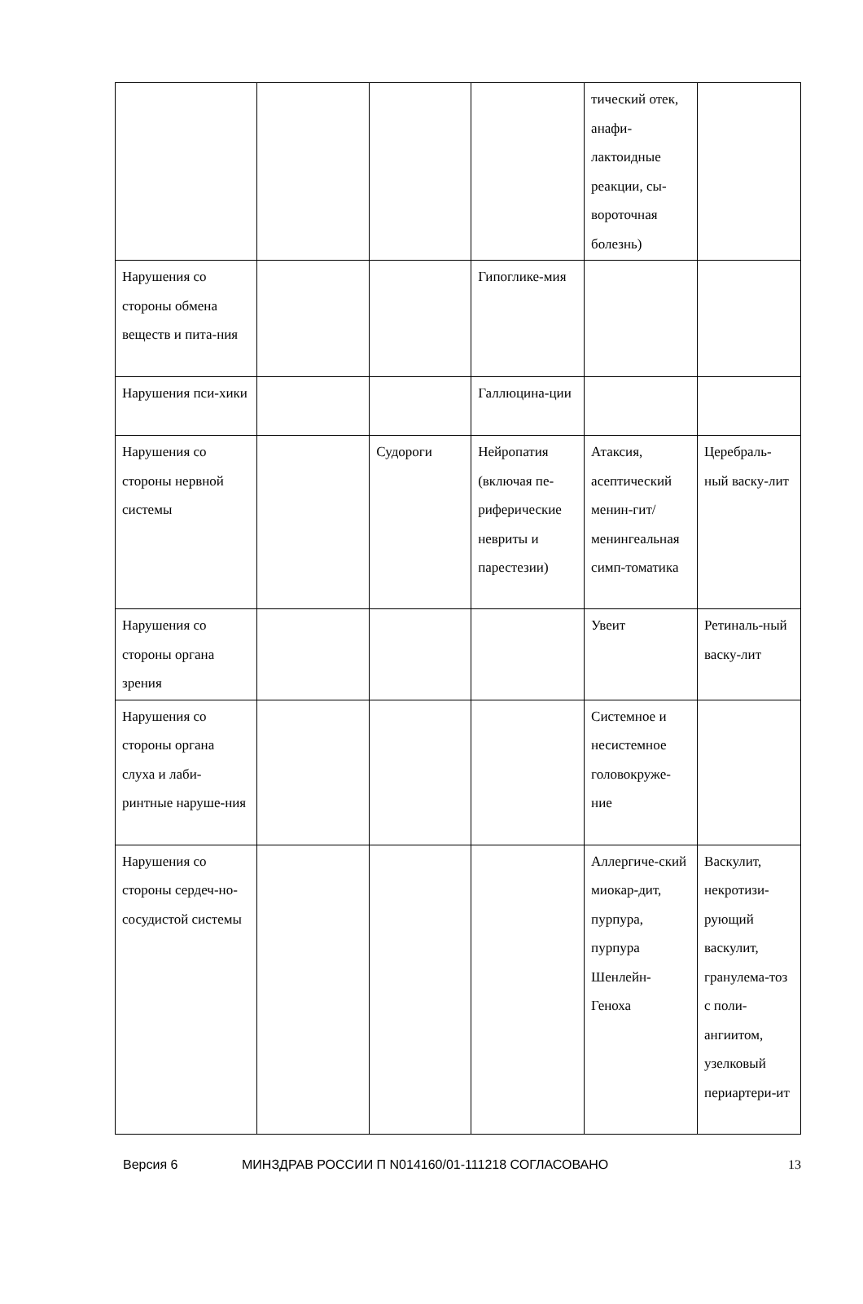| | | | | тический отек, анафи-лактоидные реакции, сы-вороточная болезнь) | |
| Нарушения со стороны обмена веществ и пита-ния | | | Гипоглике-мия | | |
| Нарушения пси-хики | | | Галлюцина-ции | | |
| Нарушения со стороны нервной системы | | Судороги | Нейропатия (включая пе-риферические невриты и парестезии) | Атаксия, асептический менин-гит/менингеальная симп-томатика | Церебраль-ный васку-лит |
| Нарушения со стороны органа зрения | | | | Увеит | Ретиналь-ный васку-лит |
| Нарушения со стороны органа слуха и лаби-ринтные наруше-ния | | | | Системное и несистемное головокруже-ние | |
| Нарушения со стороны сердеч-но-сосудистой системы | | | | Аллергиче-ский миокар-дит, пурпура, пурпура Шенлейн-Геноха | Васкулит, некротизи-рующий васкулит, гранулема-тоз с поли-ангиитом, узелковый периартери-ит |
Версия 6 МИНЗДРАВ РОССИИ П N014160/01-111218 СОГЛАСОВАНО 13